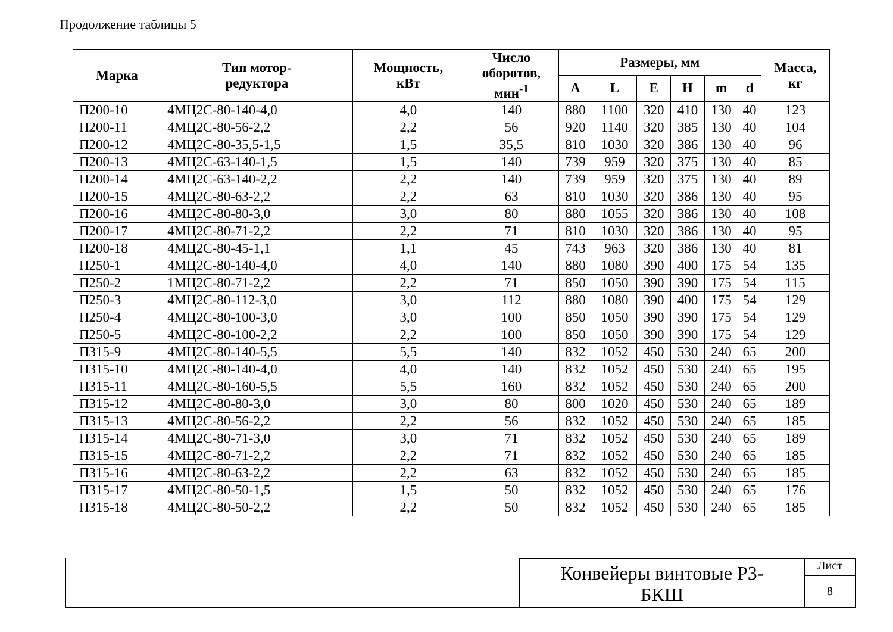Продолжение таблицы 5
| Марка | Тип мотор- редуктора | Мощность, кВт | Число оборотов, мин<sup>-1</sup> | Размеры, мм | | | | | | Масса, кг |
| --- | --- | --- | --- | --- | --- | --- | --- | --- | --- | --- |
| | | | | A | L | E | H | m | d | |
| П200-10 | 4МЦ2С-80-140-4,0 | 4,0 | 140 | 880 | 1100 | 320 | 410 | 130 | 40 | 123 |
| П200-11 | 4МЦ2С-80-56-2,2 | 2,2 | 56 | 920 | 1140 | 320 | 385 | 130 | 40 | 104 |
| П200-12 | 4МЦ2С-80-35,5-1,5 | 1,5 | 35,5 | 810 | 1030 | 320 | 386 | 130 | 40 | 96 |
| П200-13 | 4МЦ2С-63-140-1,5 | 1,5 | 140 | 739 | 959 | 320 | 375 | 130 | 40 | 85 |
| П200-14 | 4МЦ2С-63-140-2,2 | 2,2 | 140 | 739 | 959 | 320 | 375 | 130 | 40 | 89 |
| П200-15 | 4МЦ2С-80-63-2,2 | 2,2 | 63 | 810 | 1030 | 320 | 386 | 130 | 40 | 95 |
| П200-16 | 4МЦ2С-80-80-3,0 | 3,0 | 80 | 880 | 1055 | 320 | 386 | 130 | 40 | 108 |
| П200-17 | 4МЦ2С-80-71-2,2 | 2,2 | 71 | 810 | 1030 | 320 | 386 | 130 | 40 | 95 |
| П200-18 | 4МЦ2С-80-45-1,1 | 1,1 | 45 | 743 | 963 | 320 | 386 | 130 | 40 | 81 |
| П250-1 | 4МЦ2С-80-140-4,0 | 4,0 | 140 | 880 | 1080 | 390 | 400 | 175 | 54 | 135 |
| П250-2 | 1МЦ2С-80-71-2,2 | 2,2 | 71 | 850 | 1050 | 390 | 390 | 175 | 54 | 115 |
| П250-3 | 4МЦ2С-80-112-3,0 | 3,0 | 112 | 880 | 1080 | 390 | 400 | 175 | 54 | 129 |
| П250-4 | 4МЦ2С-80-100-3,0 | 3,0 | 100 | 850 | 1050 | 390 | 390 | 175 | 54 | 129 |
| П250-5 | 4МЦ2С-80-100-2,2 | 2,2 | 100 | 850 | 1050 | 390 | 390 | 175 | 54 | 129 |
| П315-9 | 4МЦ2С-80-140-5,5 | 5,5 | 140 | 832 | 1052 | 450 | 530 | 240 | 65 | 200 |
| П315-10 | 4МЦ2С-80-140-4,0 | 4,0 | 140 | 832 | 1052 | 450 | 530 | 240 | 65 | 195 |
| П315-11 | 4МЦ2С-80-160-5,5 | 5,5 | 160 | 832 | 1052 | 450 | 530 | 240 | 65 | 200 |
| П315-12 | 4МЦ2С-80-80-3,0 | 3,0 | 80 | 800 | 1020 | 450 | 530 | 240 | 65 | 189 |
| П315-13 | 4МЦ2С-80-56-2,2 | 2,2 | 56 | 832 | 1052 | 450 | 530 | 240 | 65 | 185 |
| П315-14 | 4МЦ2С-80-71-3,0 | 3,0 | 71 | 832 | 1052 | 450 | 530 | 240 | 65 | 189 |
| П315-15 | 4МЦ2С-80-71-2,2 | 2,2 | 71 | 832 | 1052 | 450 | 530 | 240 | 65 | 185 |
| П315-16 | 4МЦ2С-80-63-2,2 | 2,2 | 63 | 832 | 1052 | 450 | 530 | 240 | 65 | 185 |
| П315-17 | 4МЦ2С-80-50-1,5 | 1,5 | 50 | 832 | 1052 | 450 | 530 | 240 | 65 | 176 |
| П315-18 | 4МЦ2С-80-50-2,2 | 2,2 | 50 | 832 | 1052 | 450 | 530 | 240 | 65 | 185 |
Конвейеры винтовые Р3-
БКШ
Лист
8